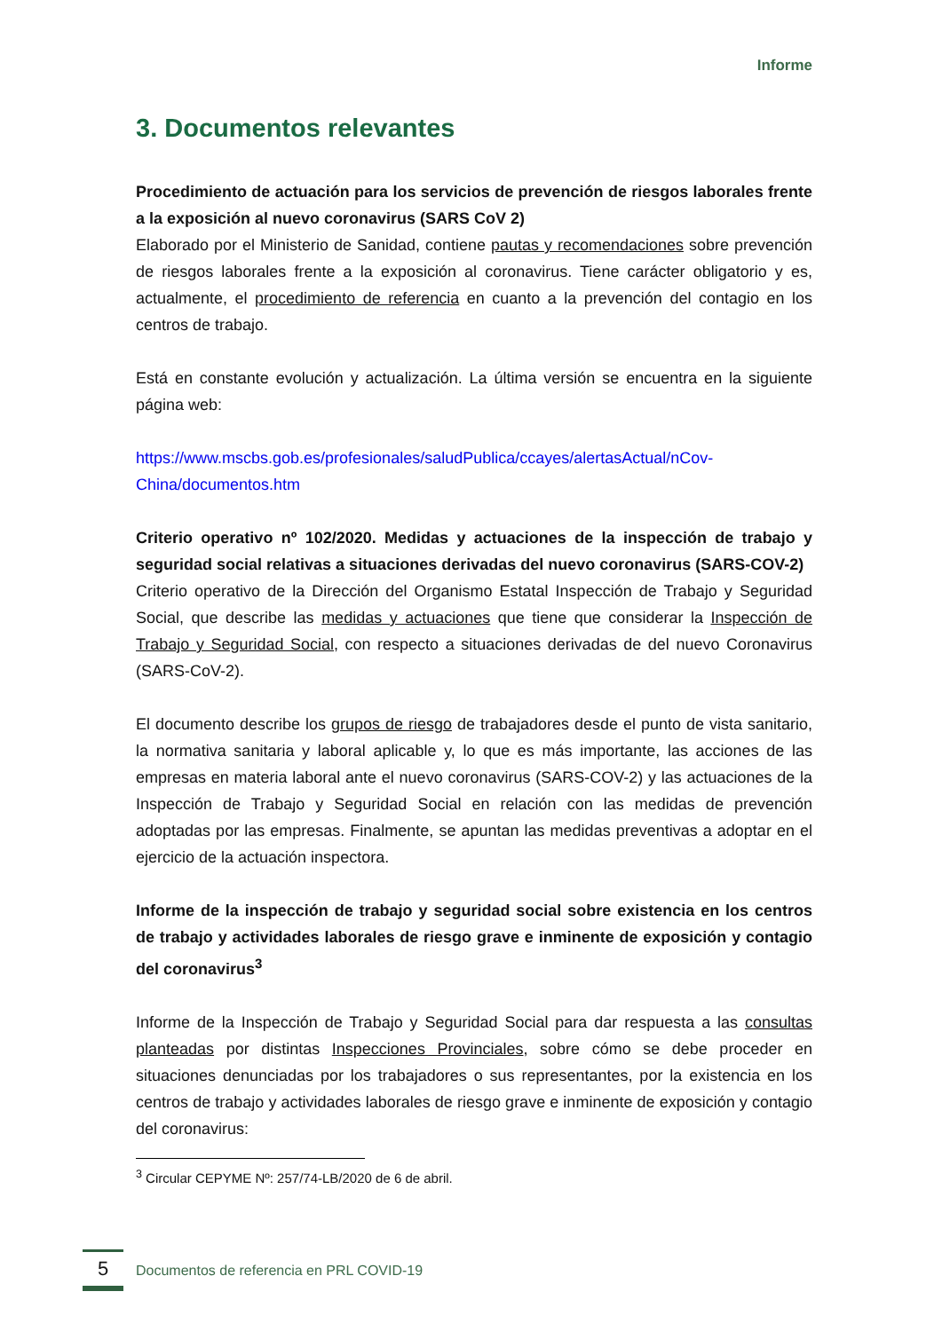Informe
3. Documentos relevantes
Procedimiento de actuación para los servicios de prevención de riesgos laborales frente a la exposición al nuevo coronavirus (SARS CoV 2)
Elaborado por el Ministerio de Sanidad, contiene pautas y recomendaciones sobre prevención de riesgos laborales frente a la exposición al coronavirus. Tiene carácter obligatorio y es, actualmente, el procedimiento de referencia en cuanto a la prevención del contagio en los centros de trabajo.
Está en constante evolución y actualización. La última versión se encuentra en la siguiente página web:
https://www.mscbs.gob.es/profesionales/saludPublica/ccayes/alertasActual/nCov-China/documentos.htm
Criterio operativo nº 102/2020. Medidas y actuaciones de la inspección de trabajo y seguridad social relativas a situaciones derivadas del nuevo coronavirus (SARS-COV-2)
Criterio operativo de la Dirección del Organismo Estatal Inspección de Trabajo y Seguridad Social, que describe las medidas y actuaciones que tiene que considerar la Inspección de Trabajo y Seguridad Social, con respecto a situaciones derivadas de del nuevo Coronavirus (SARS-CoV-2).
El documento describe los grupos de riesgo de trabajadores desde el punto de vista sanitario, la normativa sanitaria y laboral aplicable y, lo que es más importante, las acciones de las empresas en materia laboral ante el nuevo coronavirus (SARS-COV-2) y las actuaciones de la Inspección de Trabajo y Seguridad Social en relación con las medidas de prevención adoptadas por las empresas. Finalmente, se apuntan las medidas preventivas a adoptar en el ejercicio de la actuación inspectora.
Informe de la inspección de trabajo y seguridad social sobre existencia en los centros de trabajo y actividades laborales de riesgo grave e inminente de exposición y contagio del coronavirus<sup>3</sup>
Informe de la Inspección de Trabajo y Seguridad Social para dar respuesta a las consultas planteadas por distintas Inspecciones Provinciales, sobre cómo se debe proceder en situaciones denunciadas por los trabajadores o sus representantes, por la existencia en los centros de trabajo y actividades laborales de riesgo grave e inminente de exposición y contagio del coronavirus:
<sup>3</sup> Circular CEPYME Nº: 257/74-LB/2020 de 6 de abril.
5
Documentos de referencia en PRL COVID-19